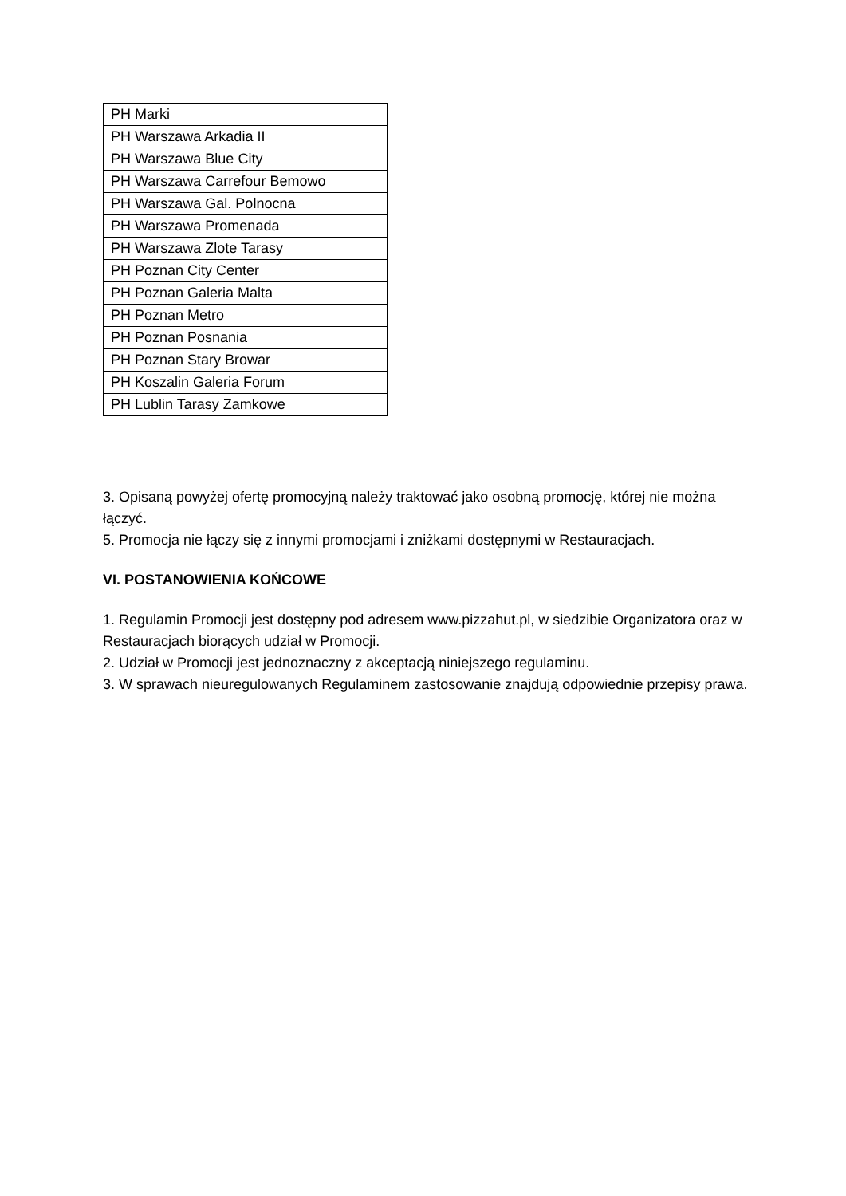| PH Marki |
| PH Warszawa Arkadia II |
| PH Warszawa Blue City |
| PH Warszawa Carrefour Bemowo |
| PH Warszawa Gal. Polnocna |
| PH Warszawa Promenada |
| PH Warszawa Zlote Tarasy |
| PH Poznan City Center |
| PH Poznan Galeria Malta |
| PH Poznan Metro |
| PH Poznan Posnania |
| PH Poznan Stary Browar |
| PH Koszalin Galeria Forum |
| PH Lublin Tarasy Zamkowe |
3. Opisaną powyżej ofertę promocyjną należy traktować jako osobną promocję, której nie można łączyć.
5. Promocja nie łączy się z innymi promocjami i zniżkami dostępnymi w Restauracjach.
VI. POSTANOWIENIA KOŃCOWE
1. Regulamin Promocji jest dostępny pod adresem www.pizzahut.pl, w siedzibie Organizatora oraz w Restauracjach biorących udział w Promocji.
2. Udział w Promocji jest jednoznaczny z akceptacją niniejszego regulaminu.
3. W sprawach nieuregulowanych Regulaminem zastosowanie znajdują odpowiednie przepisy prawa.